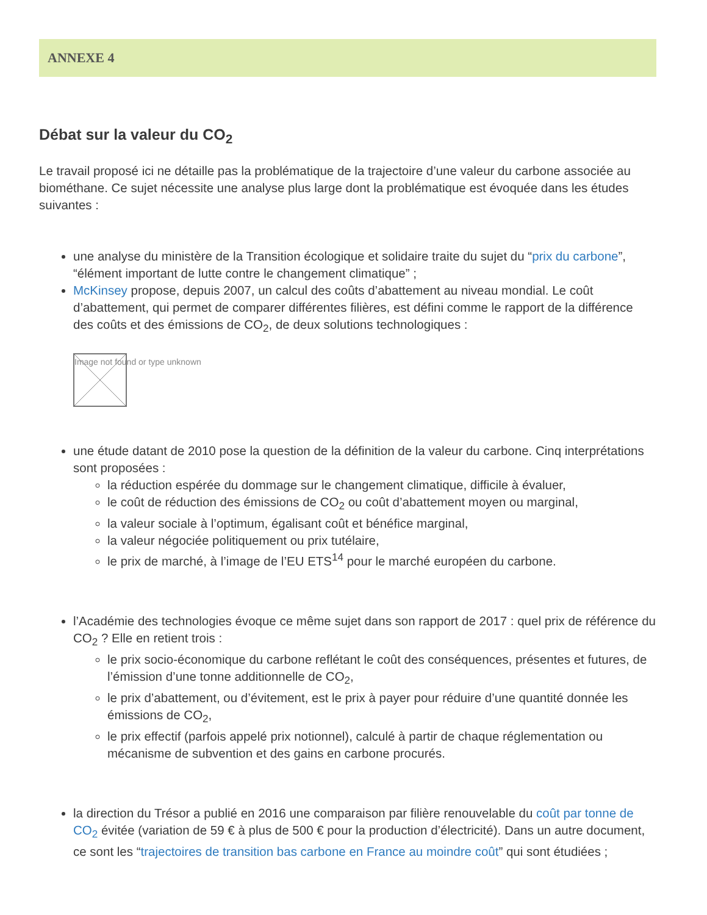ANNEXE 4
Débat sur la valeur du CO<sub>2</sub>
Le travail proposé ici ne détaille pas la problématique de la trajectoire d’une valeur du carbone associée au biométhane. Ce sujet nécessite une analyse plus large dont la problématique est évoquée dans les études suivantes :
une analyse du ministère de la Transition écologique et solidaire traite du sujet du “prix du carbone”, “élément important de lutte contre le changement climatique” ;
McKinsey propose, depuis 2007, un calcul des coûts d’abattement au niveau mondial. Le coût d’abattement, qui permet de comparer différentes filières, est défini comme le rapport de la différence des coûts et des émissions de CO<sub>2</sub>, de deux solutions technologiques :
Image not found or type unknown
une étude datant de 2010 pose la question de la définition de la valeur du carbone. Cinq interprétations sont proposées :
la réduction espérée du dommage sur le changement climatique, difficile à évaluer,
le coût de réduction des émissions de CO<sub>2</sub> ou coût d’abattement moyen ou marginal,
la valeur sociale à l’optimum, égalisant coût et bénéfice marginal,
la valeur négociée politiquement ou prix tutélaire,
le prix de marché, à l’image de l’EU ETS<sup>14</sup> pour le marché européen du carbone.
l’Académie des technologies évoque ce même sujet dans son rapport de 2017 : quel prix de référence du CO<sub>2</sub> ? Elle en retient trois :
le prix socio-économique du carbone reflétant le coût des conséquences, présentes et futures, de l’émission d’une tonne additionnelle de CO<sub>2</sub>,
le prix d’abattement, ou d’évitement, est le prix à payer pour réduire d’une quantité donnée les émissions de CO<sub>2</sub>,
le prix effectif (parfois appelé prix notionnel), calculé à partir de chaque réglementation ou mécanisme de subvention et des gains en carbone procurés.
la direction du Trésor a publié en 2016 une comparaison par filière renouvelable du coût par tonne de CO<sub>2</sub> évitée (variation de 59 € à plus de 500 € pour la production d’électricité). Dans un autre document, ce sont les “trajectoires de transition bas carbone en France au moindre coût” qui sont étudiées ;